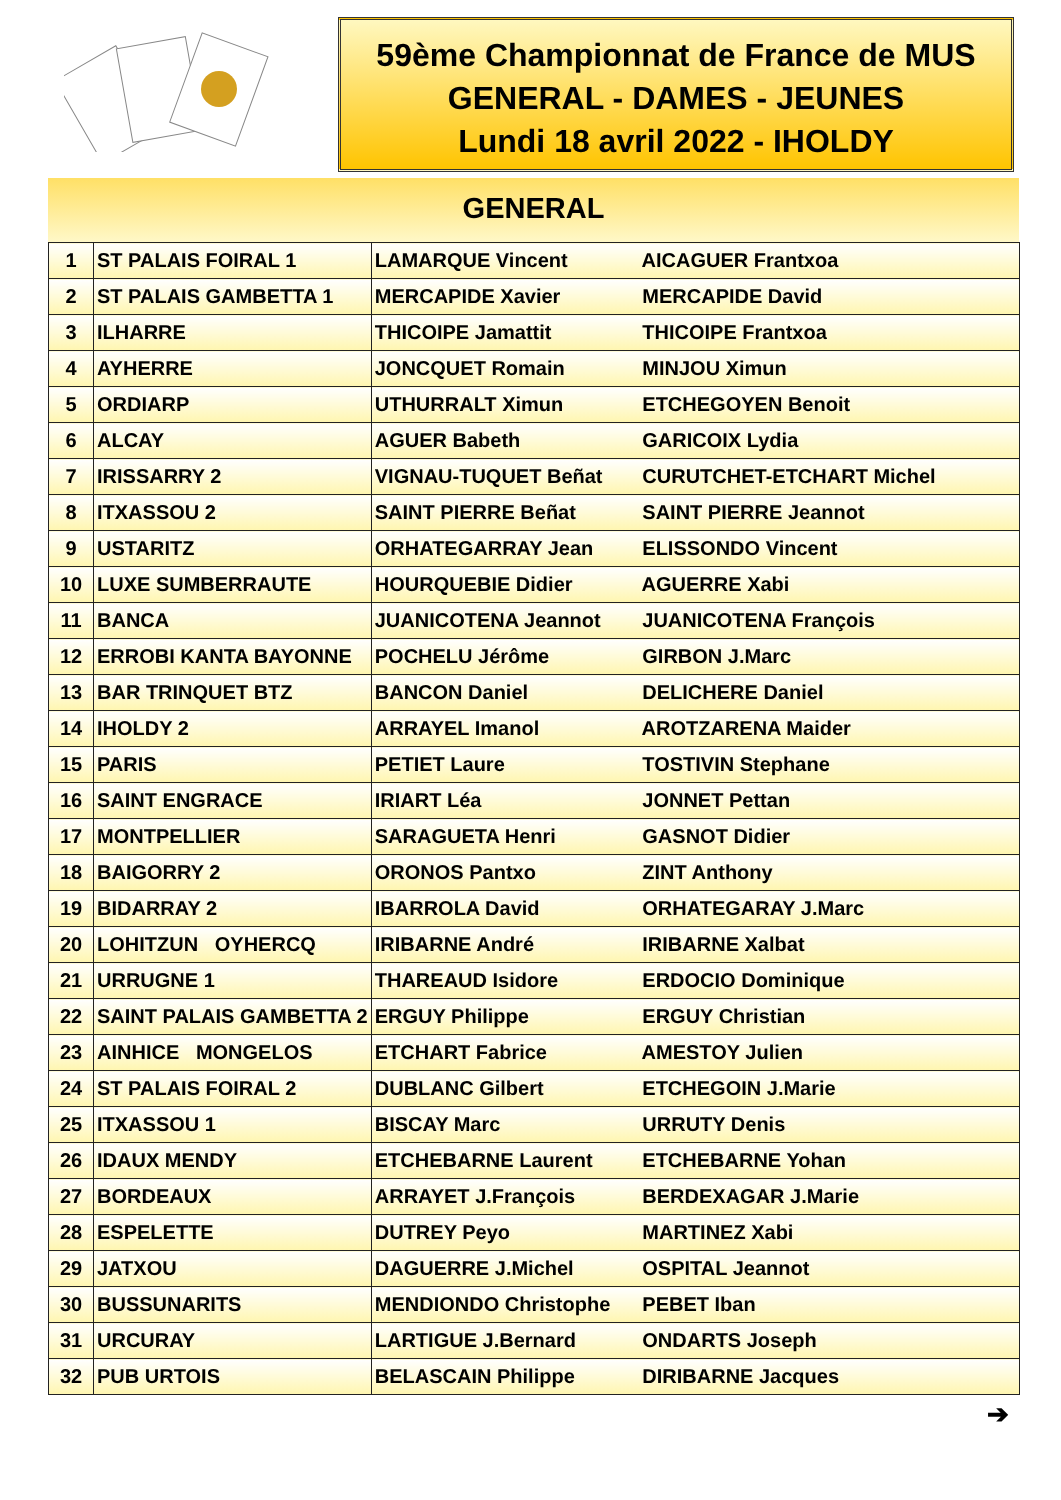59ème Championnat de France de MUS
GENERAL - DAMES - JEUNES
Lundi 18 avril 2022 - IHOLDY
GENERAL
| 1 | ST PALAIS FOIRAL 1 | LAMARQUE Vincent AICAGUER Frantxoa |
| 2 | ST PALAIS GAMBETTA 1 | MERCAPIDE Xavier MERCAPIDE David |
| 3 | ILHARRE | THICOIPE Jamattit THICOIPE Frantxoa |
| 4 | AYHERRE | JONCQUET Romain MINJOU Ximun |
| 5 | ORDIARP | UTHURRALT Ximun ETCHEGOYEN Benoit |
| 6 | ALCAY | AGUER Babeth GARICOIX Lydia |
| 7 | IRISSARRY 2 | VIGNAU-TUQUET Beñat CURUTCHET-ETCHART Michel |
| 8 | ITXASSOU 2 | SAINT PIERRE Beñat SAINT PIERRE Jeannot |
| 9 | USTARITZ | ORHATEGARRAY Jean ELISSONDO Vincent |
| 10 | LUXE SUMBERRAUTE | HOURQUEBIE Didier AGUERRE Xabi |
| 11 | BANCA | JUANICOTENA Jeannot JUANICOTENA François |
| 12 | ERROBI KANTA BAYONNE | POCHELU Jérôme GIRBON J.Marc |
| 13 | BAR TRINQUET BTZ | BANCON Daniel DELICHERE Daniel |
| 14 | IHOLDY 2 | ARRAYEL Imanol AROTZARENA Maider |
| 15 | PARIS | PETIET Laure TOSTIVIN Stephane |
| 16 | SAINT ENGRACE | IRIART Léa JONNET Pettan |
| 17 | MONTPELLIER | SARAGUETA Henri GASNOT Didier |
| 18 | BAIGORRY 2 | ORONOS Pantxo ZINT Anthony |
| 19 | BIDARRAY 2 | IBARROLA David ORHATEGARAY J.Marc |
| 20 | LOHITZUN OYHERCQ | IRIBARNE André IRIBARNE Xalbat |
| 21 | URRUGNE 1 | THAREAUD Isidore ERDOCIO Dominique |
| 22 | SAINT PALAIS GAMBETTA 2 | ERGUY Philippe ERGUY Christian |
| 23 | AINHICE MONGELOS | ETCHART Fabrice AMESTOY Julien |
| 24 | ST PALAIS FOIRAL 2 | DUBLANC Gilbert ETCHEGOIN J.Marie |
| 25 | ITXASSOU 1 | BISCAY Marc URRUTY Denis |
| 26 | IDAUX MENDY | ETCHEBARNE Laurent ETCHEBARNE Yohan |
| 27 | BORDEAUX | ARRAYET J.François BERDEXAGAR J.Marie |
| 28 | ESPELETTE | DUTREY Peyo MARTINEZ Xabi |
| 29 | JATXOU | DAGUERRE J.Michel OSPITAL Jeannot |
| 30 | BUSSUNARITS | MENDIONDO Christophe PEBET Iban |
| 31 | URCURAY | LARTIGUE J.Bernard ONDARTS Joseph |
| 32 | PUB URTOIS | BELASCAIN Philippe DIRIBARNE Jacques |
➔